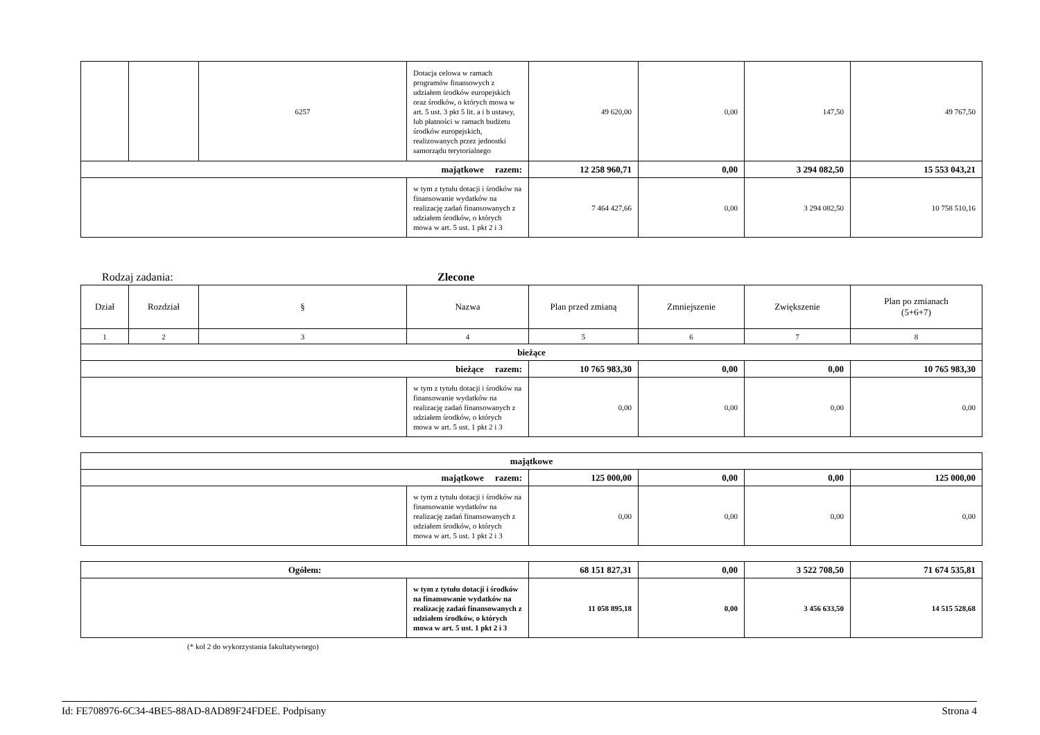| | | 6257 | Dotacja celowa w ramach programów finansowych z udziałem środków europejskich oraz środków, o których mowa w art. 5 ust. 3 pkt 5 lit. a i b ustawy, lub płatności w ramach budżetu środków europejskich, realizowanych przez jednostki samorządu terytorialnego | 49 620,00 | 0,00 | 147,50 | 49 767,50 |
| majątkowe razem: | | | | 12 258 960,71 | 0,00 | 3 294 082,50 | 15 553 043,21 |
| | | | w tym z tytułu dotacji i środków na finansowanie wydatków na realizację zadań finansowanych z udziałem środków, o których mowa w art. 5 ust. 1 pkt 2 i 3 | 7 464 427,66 | 0,00 | 3 294 082,50 | 10 758 510,16 |
Rodzaj zadania: Zlecone
| Dział | Rozdział | § | Nazwa | Plan przed zmianą | Zmniejszenie | Zwiększenie | Plan po zmianach (5+6+7) |
| --- | --- | --- | --- | --- | --- | --- | --- |
| 1 | 2 | 3 | 4 | 5 | 6 | 7 | 8 |
| bieżące | | | | | | | |
| bieżące razem: | | | | 10 765 983,30 | 0,00 | 0,00 | 10 765 983,30 |
| | | | w tym z tytułu dotacji i środków na finansowanie wydatków na realizację zadań finansowanych z udziałem środków, o których mowa w art. 5 ust. 1 pkt 2 i 3 | 0,00 | 0,00 | 0,00 | 0,00 |
| majątkowe | | | | | |
| majątkowe razem: | | 125 000,00 | 0,00 | 0,00 | 125 000,00 |
| | w tym z tytułu dotacji i środków na finansowanie wydatków na realizację zadań finansowanych z udziałem środków, o których mowa w art. 5 ust. 1 pkt 2 i 3 | 0,00 | 0,00 | 0,00 | 0,00 |
| Ogółem: | | 68 151 827,31 | 0,00 | 3 522 708,50 | 71 674 535,81 |
| | w tym z tytułu dotacji i środków na finansowanie wydatków na realizację zadań finansowanych z udziałem środków, o których mowa w art. 5 ust. 1 pkt 2 i 3 | 11 058 895,18 | 0,00 | 3 456 633,50 | 14 515 528,68 |
(* kol 2 do wykorzystania fakultatywnego)
Id: FE708976-6C34-4BE5-88AD-8AD89F24FDEE. Podpisany Strona 4